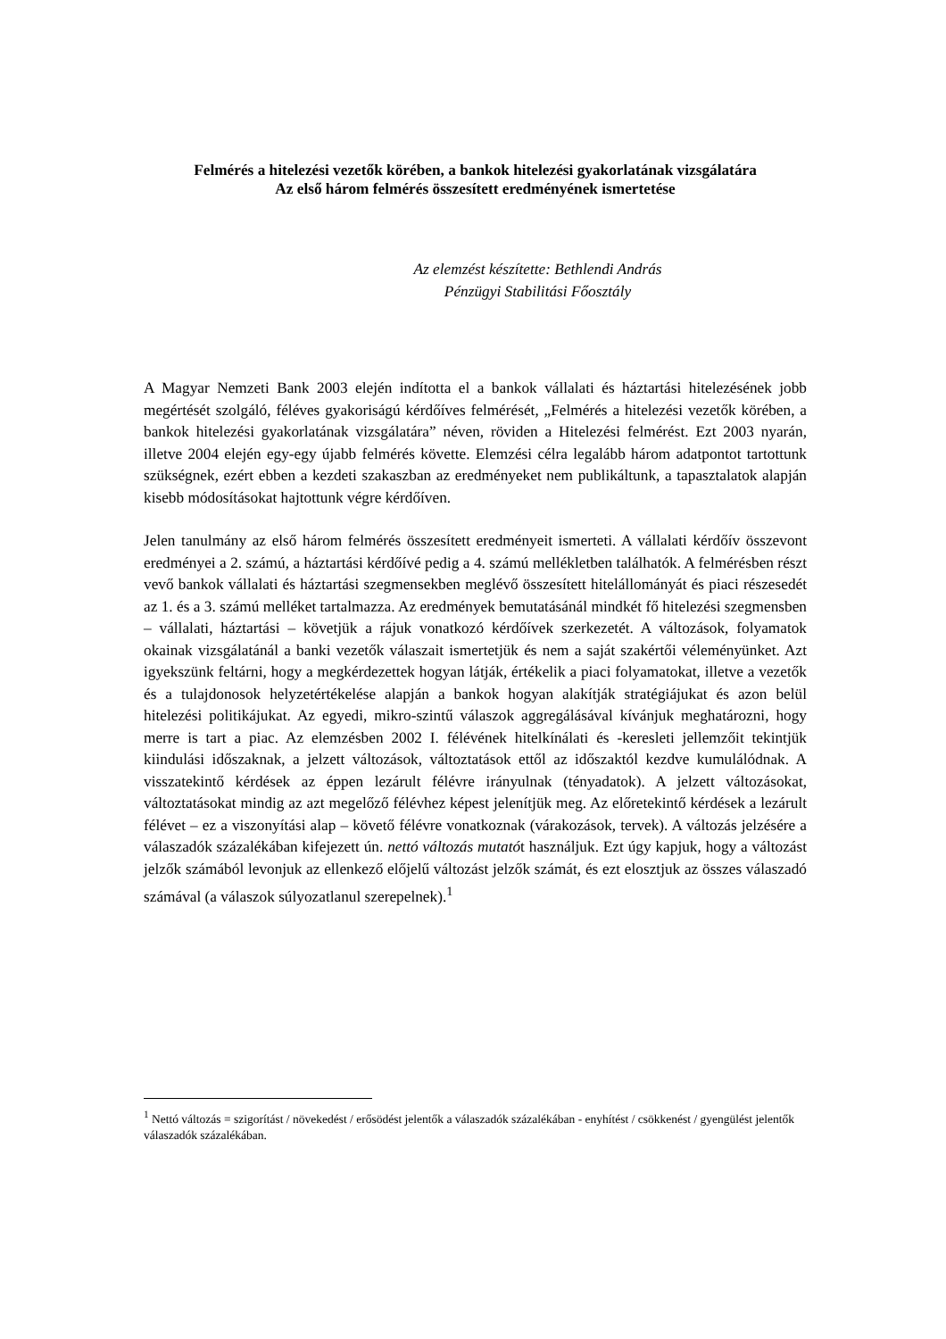Felmérés a hitelezési vezetők körében, a bankok hitelezési gyakorlatának vizsgálatára
Az első három felmérés összesített eredményének ismertetése
Az elemzést készítette: Bethlendi András
Pénzügyi Stabilitási Főosztály
A Magyar Nemzeti Bank 2003 elején indította el a bankok vállalati és háztartási hitelezésének jobb megértését szolgáló, féléves gyakoriságú kérdőíves felmérését, „Felmérés a hitelezési vezetők körében, a bankok hitelezési gyakorlatának vizsgálatára” néven, röviden a Hitelezési felmérést. Ezt 2003 nyarán, illetve 2004 elején egy-egy újabb felmérés követte. Elemzési célra legalább három adatpontot tartottunk szükségnek, ezért ebben a kezdeti szakaszban az eredményeket nem publikáltunk, a tapasztalatok alapján kisebb módosításokat hajtottunk végre kérdőíven.
Jelen tanulmány az első három felmérés összesített eredményeit ismerteti. A vállalati kérdőív összevont eredményei a 2. számú, a háztartási kérdőívé pedig a 4. számú mellékletben találhatók. A felmérésben részt vevő bankok vállalati és háztartási szegmensekben meglévő összesített hitelállományát és piaci részesedét az 1. és a 3. számú melléket tartalmazza. Az eredmények bemutatásánál mindkét fő hitelezési szegmensben – vállalati, háztartási – követjük a rájuk vonatkozó kérdőívek szerkezetét. A változások, folyamatok okainak vizsgálatánál a banki vezetők válaszait ismertetjük és nem a saját szakértői véleményünket. Azt igyekszünk feltárni, hogy a megkérdezettek hogyan látják, értékelik a piaci folyamatokat, illetve a vezetők és a tulajdonosok helyzetértékelése alapján a bankok hogyan alakítják stratégiájukat és azon belül hitelezési politikájukat. Az egyedi, mikro-szintű válaszok aggregálásával kívánjuk meghatározni, hogy merre is tart a piac. Az elemzésben 2002 I. félévének hitelkínálati és -keresleti jellemzőit tekintjük kiindulási időszaknak, a jelzett változások, változtatások ettől az időszaktól kezdve kumulálódnak. A visszatekintő kérdések az éppen lezárult félévre irányulnak (tényadatok). A jelzett változásokat, változtatásokat mindig az azt megelőző félévhez képest jelenítjük meg. Az előretekintő kérdések a lezárult félévet – ez a viszonyítási alap – követő félévre vonatkoznak (várakozások, tervek). A változás jelzésére a válaszadók százalékában kifejezett ún. nettó változás mutatót használjuk. Ezt úgy kapjuk, hogy a változást jelzők számából levonjuk az ellenkező előjelű változást jelzők számát, és ezt elosztjuk az összes válaszadó számával (a válaszok súlyozatlanul szerepelnek).<sup>1</sup>
<sup>1</sup> Nettó változás = szigorítást / növekedést / erősödést jelentők a válaszadók százalékában - enyhítést / csökkenést / gyengülést jelentők válaszadók százalékában.